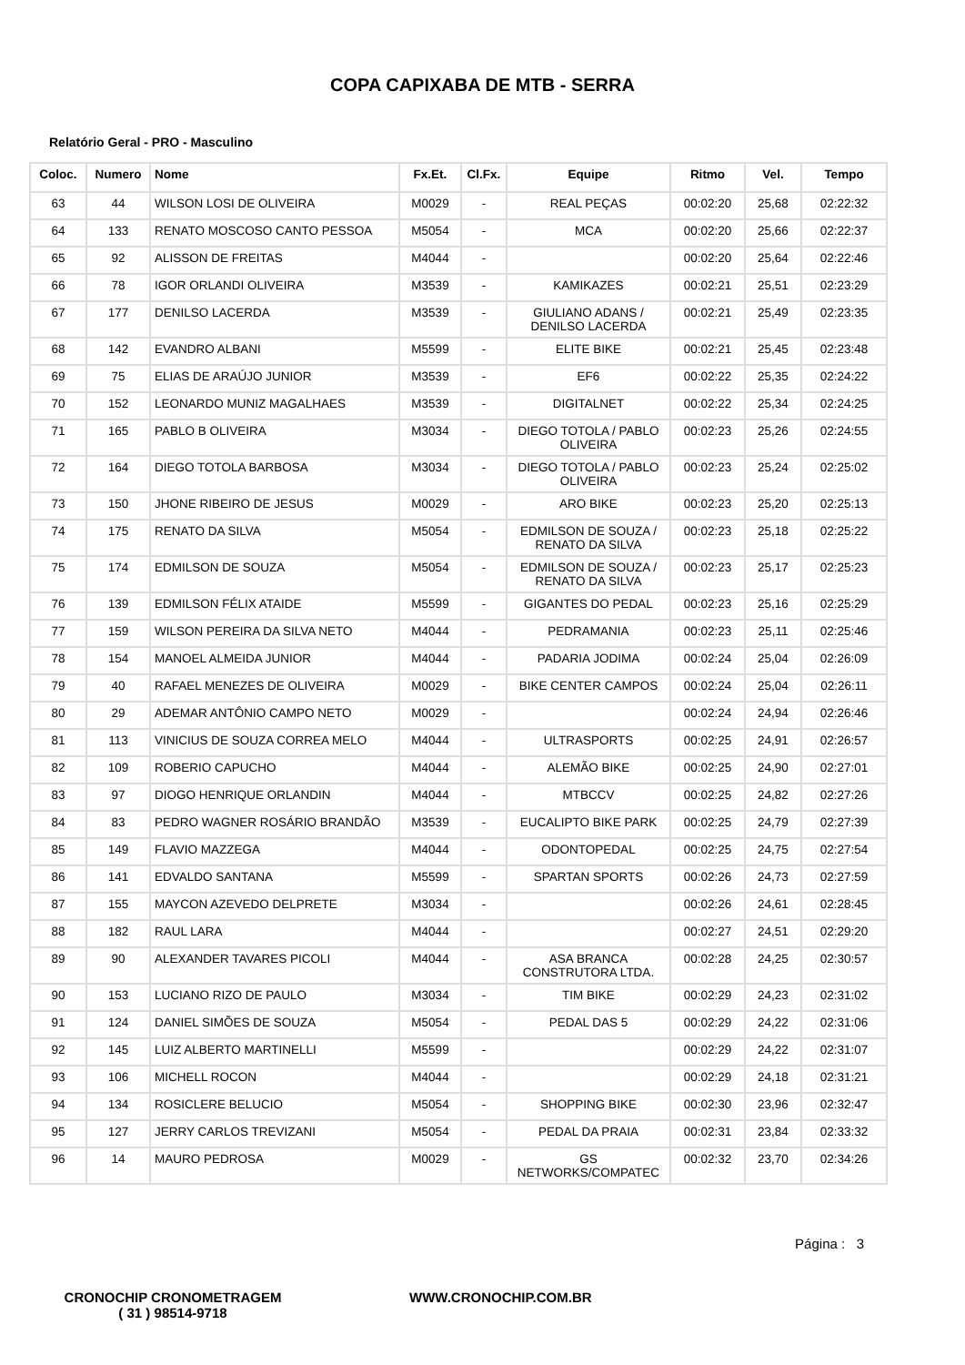COPA CAPIXABA DE MTB - SERRA
Relatório Geral - PRO - Masculino
| Coloc. | Numero | Nome | Fx.Et. | Cl.Fx. | Equipe | Ritmo | Vel. | Tempo |
| --- | --- | --- | --- | --- | --- | --- | --- | --- |
| 63 | 44 | WILSON LOSI DE OLIVEIRA | M0029 | - | REAL PEÇAS | 00:02:20 | 25,68 | 02:22:32 |
| 64 | 133 | RENATO MOSCOSO CANTO PESSOA | M5054 | - | MCA | 00:02:20 | 25,66 | 02:22:37 |
| 65 | 92 | ALISSON DE FREITAS | M4044 | - | | 00:02:20 | 25,64 | 02:22:46 |
| 66 | 78 | IGOR ORLANDI OLIVEIRA | M3539 | - | KAMIKAZES | 00:02:21 | 25,51 | 02:23:29 |
| 67 | 177 | DENILSO LACERDA | M3539 | - | GIULIANO ADANS / DENILSO LACERDA | 00:02:21 | 25,49 | 02:23:35 |
| 68 | 142 | EVANDRO ALBANI | M5599 | - | ELITE BIKE | 00:02:21 | 25,45 | 02:23:48 |
| 69 | 75 | ELIAS DE ARAÚJO JUNIOR | M3539 | - | EF6 | 00:02:22 | 25,35 | 02:24:22 |
| 70 | 152 | LEONARDO MUNIZ MAGALHAES | M3539 | - | DIGITALNET | 00:02:22 | 25,34 | 02:24:25 |
| 71 | 165 | PABLO B OLIVEIRA | M3034 | - | DIEGO TOTOLA / PABLO OLIVEIRA | 00:02:23 | 25,26 | 02:24:55 |
| 72 | 164 | DIEGO TOTOLA BARBOSA | M3034 | - | DIEGO TOTOLA / PABLO OLIVEIRA | 00:02:23 | 25,24 | 02:25:02 |
| 73 | 150 | JHONE RIBEIRO DE JESUS | M0029 | - | ARO BIKE | 00:02:23 | 25,20 | 02:25:13 |
| 74 | 175 | RENATO DA SILVA | M5054 | - | EDMILSON DE SOUZA / RENATO DA SILVA | 00:02:23 | 25,18 | 02:25:22 |
| 75 | 174 | EDMILSON DE SOUZA | M5054 | - | EDMILSON DE SOUZA / RENATO DA SILVA | 00:02:23 | 25,17 | 02:25:23 |
| 76 | 139 | EDMILSON FÉLIX ATAIDE | M5599 | - | GIGANTES DO PEDAL | 00:02:23 | 25,16 | 02:25:29 |
| 77 | 159 | WILSON PEREIRA DA SILVA NETO | M4044 | - | PEDRAMANIA | 00:02:23 | 25,11 | 02:25:46 |
| 78 | 154 | MANOEL ALMEIDA JUNIOR | M4044 | - | PADARIA JODIMA | 00:02:24 | 25,04 | 02:26:09 |
| 79 | 40 | RAFAEL MENEZES DE OLIVEIRA | M0029 | - | BIKE CENTER CAMPOS | 00:02:24 | 25,04 | 02:26:11 |
| 80 | 29 | ADEMAR ANTÔNIO CAMPO NETO | M0029 | - | | 00:02:24 | 24,94 | 02:26:46 |
| 81 | 113 | VINICIUS DE SOUZA CORREA MELO | M4044 | - | ULTRASPORTS | 00:02:25 | 24,91 | 02:26:57 |
| 82 | 109 | ROBERIO CAPUCHO | M4044 | - | ALEMÃO BIKE | 00:02:25 | 24,90 | 02:27:01 |
| 83 | 97 | DIOGO HENRIQUE ORLANDIN | M4044 | - | MTBCCV | 00:02:25 | 24,82 | 02:27:26 |
| 84 | 83 | PEDRO WAGNER ROSÁRIO BRANDÃO | M3539 | - | EUCALIPTO BIKE PARK | 00:02:25 | 24,79 | 02:27:39 |
| 85 | 149 | FLAVIO MAZZEGA | M4044 | - | ODONTOPEDAL | 00:02:25 | 24,75 | 02:27:54 |
| 86 | 141 | EDVALDO SANTANA | M5599 | - | SPARTAN SPORTS | 00:02:26 | 24,73 | 02:27:59 |
| 87 | 155 | MAYCON AZEVEDO DELPRETE | M3034 | - | | 00:02:26 | 24,61 | 02:28:45 |
| 88 | 182 | RAUL LARA | M4044 | - | | 00:02:27 | 24,51 | 02:29:20 |
| 89 | 90 | ALEXANDER TAVARES PICOLI | M4044 | - | ASA BRANCA CONSTRUTORA LTDA. | 00:02:28 | 24,25 | 02:30:57 |
| 90 | 153 | LUCIANO RIZO DE PAULO | M3034 | - | TIM BIKE | 00:02:29 | 24,23 | 02:31:02 |
| 91 | 124 | DANIEL SIMÕES DE SOUZA | M5054 | - | PEDAL DAS 5 | 00:02:29 | 24,22 | 02:31:06 |
| 92 | 145 | LUIZ ALBERTO MARTINELLI | M5599 | - | | 00:02:29 | 24,22 | 02:31:07 |
| 93 | 106 | MICHELL ROCON | M4044 | - | | 00:02:29 | 24,18 | 02:31:21 |
| 94 | 134 | ROSICLERE BELUCIO | M5054 | - | SHOPPING BIKE | 00:02:30 | 23,96 | 02:32:47 |
| 95 | 127 | JERRY CARLOS TREVIZANI | M5054 | - | PEDAL DA PRAIA | 00:02:31 | 23,84 | 02:33:32 |
| 96 | 14 | MAURO PEDROSA | M0029 | - | GS NETWORKS/COMPATEC | 00:02:32 | 23,70 | 02:34:26 |
Página : 3
CRONOCHIP CRONOMETRAGEM
( 31 ) 98514-9718
WWW.CRONOCHIP.COM.BR